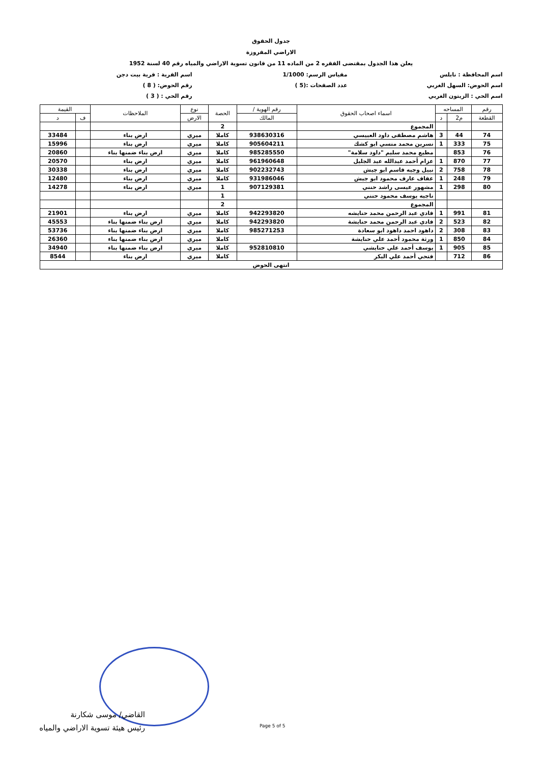جدول الحقوق
الاراضي المفروزة
يعلن هذا الجدول بمقتضى الفقره 2 من الماده 11 من قانون تسوية الاراضي والمياه رقم 40 لسنة 1952
اسم المحافظة : نابلس مقياس الرسم: 1/1000 اسم القرية : قرية بيت دجن
اسم الحوض: السهل الغربي عدد الصفحات :(5 ) رقم الحوض: ( 8 )
اسم الحي : الزيتون الغربي رقم الحي : ( 3 )
| رقم | المساحه | | اسماء اصحاب الحقوق | رقم الهوية / | الحصة | نوع | الملاحظات | القيمة | |
| --- | --- | --- | --- | --- | --- | --- | --- | --- | --- |
| القطعة | م2 | د | | المالك | | الارض | | ف | د |
| | | | المجموع | | 2 | | | | |
| 74 | 44 | 3 | هاشم مصطفى داود العبيسي | 938630316 | كاملا | ميري | ارض بناء | | 33484 |
| 75 | 333 | 1 | نسرين محمد منسي ابو كشك | 905604211 | كاملا | ميري | ارض بناء | | 15996 |
| 76 | 853 | | مطيع محمد سليم "داود سلامة" | 985285550 | كاملا | ميري | ارض بناء ضمنها بناء | | 20860 |
| 77 | 870 | 1 | عزام أحمد عبدالله عبد الجليل | 961960648 | كاملا | ميري | ارض بناء | | 20570 |
| 78 | 758 | 2 | نبيل وجيه قاسم ابو جيش | 902232743 | كاملا | ميري | ارض بناء | | 30338 |
| 79 | 248 | 1 | عفاف عارف محمود ابو جيش | 931986046 | كاملا | ميري | ارض بناء | | 12480 |
| 80 | 298 | 1 | مشهور عيسى راشد حنني | 907129381 | 1 | ميري | ارض بناء | | 14278 |
| | | | ناجيه يوسف محمود حنني | | 1 | | | | |
| | | | المجموع | | 2 | | | | |
| 81 | 991 | 1 | فادي عبد الرحمن محمد حنايشه | 942293820 | كاملا | ميري | ارض بناء | | 21901 |
| 82 | 523 | 2 | فادي عبد الرحمن محمد حنايشة | 942293820 | كاملا | ميري | ارض بناء ضمنها بناء | | 45553 |
| 83 | 308 | 2 | داهود احمد داهود ابو سعادة | 985271253 | كاملا | ميري | ارض بناء ضمنها بناء | | 53736 |
| 84 | 850 | 1 | ورثة محمود أحمد علي حنايشة | | كاملا | ميري | ارض بناء ضمنها بناء | | 26360 |
| 85 | 905 | 1 | يوسف أحمد علي حنايشي | 952810810 | كاملا | ميري | ارض بناء ضمنها بناء | | 34940 |
| 86 | 712 | | فتحي أحمد علي البكر | | كاملا | ميري | ارض بناء | | 8544 |
| انتهى الحوض | | | | | | | | | |
القاضي/ موسى شكارنة
رئيس هيئة تسوية الاراضي والمياه
Page 5 of 5